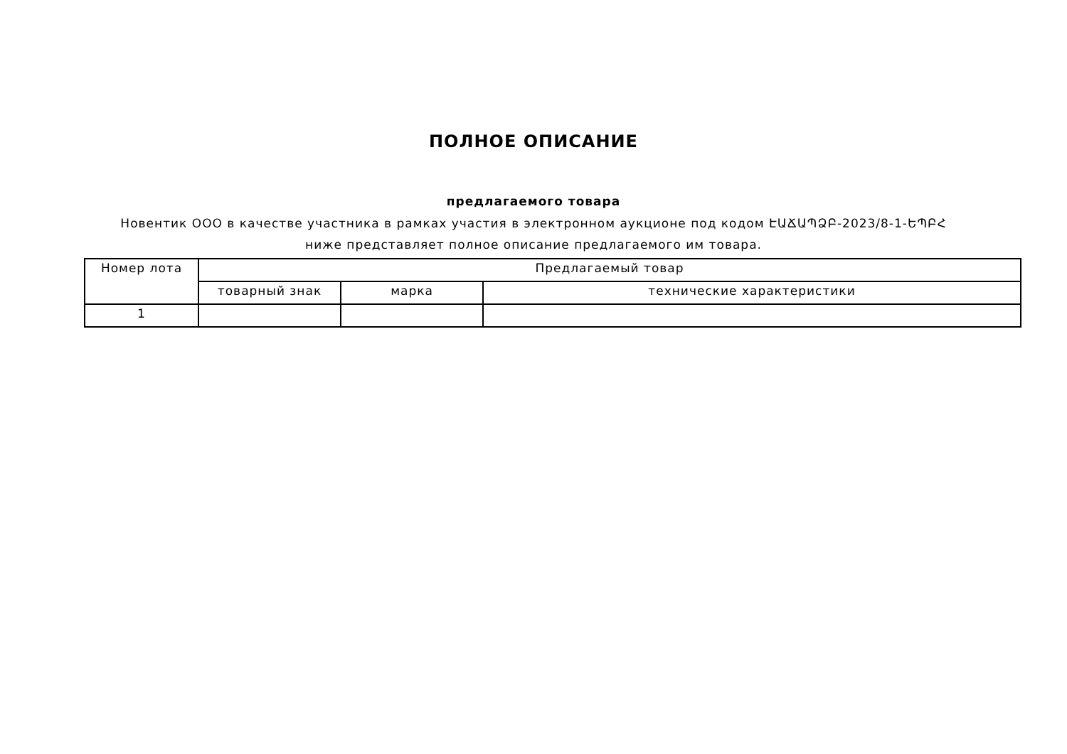ПОЛНОЕ ОПИСАНИЕ
предлагаемого товара
Новентик ООО в качестве участника в рамках участия в электронном аукционе под кодом ԷԱՃԱՊՁԲ-2023/8-1-ԵՊԲՀ ниже представляет полное описание предлагаемого им товара.
| Номер лота | Предлагаемый товар | | |
| --- | --- | --- | --- |
| | товарный знак | марка | технические характеристики |
| 1 | | | |